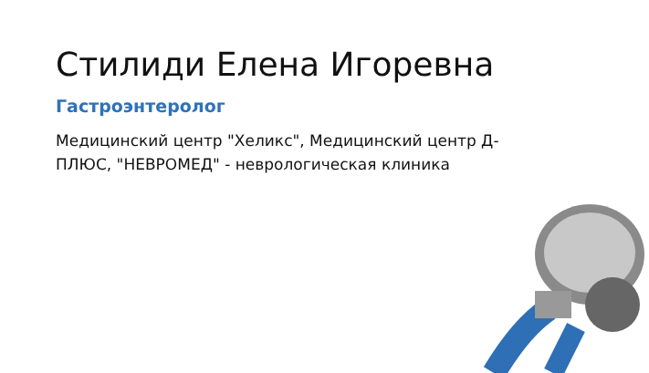Стилиди Елена Игоревна
Гастроэнтеролог
Медицинский центр "Хеликс", Медицинский центр Д-ПЛЮС, "НЕВРОМЕД" - неврологическая клиника